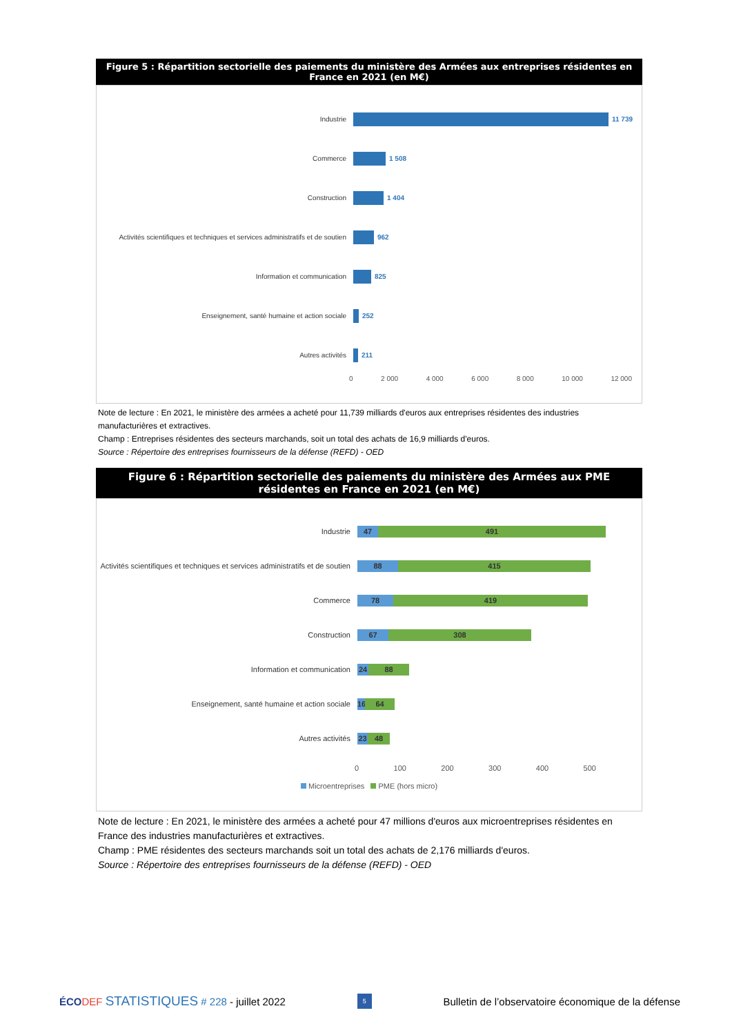Figure 5 : Répartition sectorielle des paiements du ministère des Armées aux entreprises résidentes en France en 2021 (en M€)
Industrie 11 739
Commerce 1 508
Construction 1 404
Activités scientifiques et techniques et services administratifs et de soutien
962
Information et communication 825
Enseignement, santé humaine et action sociale 252
Autres activités 211
0 2 000 4 000 6 000 8 000 10 000 12 000
Note de lecture : En 2021, le ministère des armées a acheté pour 11,739 milliards d'euros aux entreprises résidentes des industries manufacturières et extractives.
Champ : Entreprises résidentes des secteurs marchands, soit un total des achats de 16,9 milliards d'euros.
Source : Répertoire des entreprises fournisseurs de la défense (REFD) - OED
Figure 6 : Répartition sectorielle des paiements du ministère des Armées aux PME résidentes en France en 2021 (en M€)
Industrie
47 491
Activités scientifiques et techniques et services administratifs et de soutien
88 415
Commerce
78 419
Construction
67 308
Information et communication
24 88
Enseignement, santé humaine et action sociale
16
64
Autres activités
23 48
0 100 200 300 400 500
Microentreprises PME (hors micro)
Note de lecture : En 2021, le ministère des armées a acheté pour 47 millions d'euros aux microentreprises résidentes en France des industries manufacturières et extractives.
Champ : PME résidentes des secteurs marchands soit un total des achats de 2,176 milliards d'euros.
Source : Répertoire des entreprises fournisseurs de la défense (REFD) - OED
ÉCO DEF STATISTIQUES # 228 - juillet 2022 5 Bulletin de l’observatoire économique de la défense